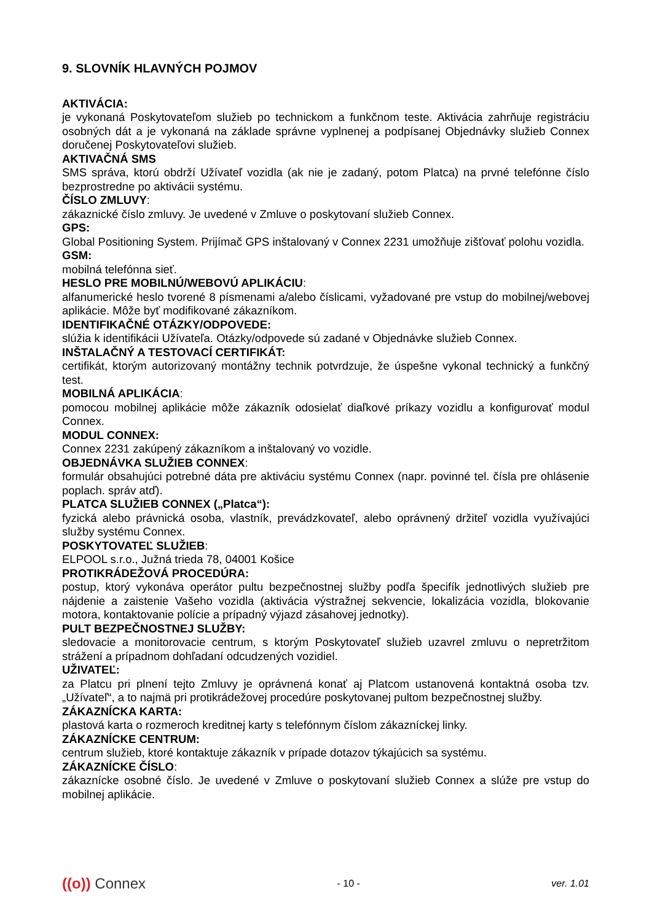9. SLOVNÍK HLAVNÝCH POJMOV
AKTIVÁCIA:
je vykonaná Poskytovateľom služieb po technickom a funkčnom teste. Aktivácia zahrňuje registráciu osobných dát a je vykonaná na základe správne vyplnenej a podpísanej Objednávky služieb Connex doručenej Poskytovateľovi služieb.
AKTIVAČNÁ SMS
SMS správa, ktorú obdrží Užívateľ vozidla (ak nie je zadaný, potom Platca) na prvné telefónne číslo bezprostredne po aktivácii systému.
ČÍSLO ZMLUVY:
zákaznické číslo zmluvy. Je uvedené v Zmluve o poskytovaní služieb Connex.
GPS:
Global Positioning System. Prijímač GPS inštalovaný v Connex 2231 umožňuje zišťovať polohu vozidla.
GSM:
mobilná telefónna sieť.
HESLO PRE MOBILNÚ/WEBOVÚ APLIKÁCIU:
alfanumerické heslo tvorené 8 písmenami a/alebo číslicami, vyžadované pre vstup do mobilnej/webovej aplikácie. Môže byť modifikované zákazníkom.
IDENTIFIKAČNÉ OTÁZKY/ODPOVEDE:
slúžia k identifikácii Užívateľa. Otázky/odpovede sú zadané v Objednávke služieb Connex.
INŠTALAČNÝ A TESTOVACÍ CERTIFIKÁT:
certifikát, ktorým autorizovaný montážny technik potvrdzuje, že úspešne vykonal technický a funkčný test.
MOBILNÁ APLIKÁCIA:
pomocou mobilnej aplikácie môže zákazník odosielať diaľkové príkazy vozidlu a konfigurovať modul Connex.
MODUL CONNEX:
Connex 2231 zakúpený zákazníkom a inštalovaný vo vozidle.
OBJEDNÁVKA SLUŽIEB CONNEX:
formulár obsahujúci potrebné dáta pre aktiváciu systému Connex (napr. povinné tel. čísla pre ohlásenie poplach. správ atď).
PLATCA SLUŽIEB CONNEX („Platca“):
fyzická alebo právnická osoba, vlastník, prevádzkovateľ, alebo oprávnený držiteľ vozidla využívajúci služby systému Connex.
POSKYTOVATEĽ SLUŽIEB:
ELPOOL s.r.o., Južná trieda 78, 04001 Košice
PROTIKRÁDEŽOVÁ PROCEDÚRA:
postup, ktorý vykonáva operátor pultu bezpečnostnej služby podľa špecifík jednotlivých služieb pre nájdenie a zaistenie Vašeho vozidla (aktivácia výstražnej sekvencie, lokalizácia vozidla, blokovanie motora, kontaktovanie polície a prípadný výjazd zásahovej jednotky).
PULT BEZPEČNOSTNEJ SLUŽBY:
sledovacie a monitorovacie centrum, s ktorým Poskytovateľ služieb uzavrel zmluvu o nepretržitom strážení a prípadnom dohľadaní odcudzených vozidiel.
UŽIVATEĽ:
za Platcu pri plnení tejto Zmluvy je oprávnená konať aj Platcom ustanovená kontaktná osoba tzv. „Užívateľ“, a to najmä pri protikrádežovej procedúre poskytovanej pultom bezpečnostnej služby.
ZÁKAZNÍCKA KARTA:
plastová karta o rozmeroch kreditnej karty s telefónnym číslom zákazníckej linky.
ZÁKAZNÍCKE CENTRUM:
centrum služieb, ktoré kontaktuje zákazník v prípade dotazov týkajúcich sa systému.
ZÁKAZNÍCKE ČÍSLO:
zákaznícke osobné číslo. Je uvedené v Zmluve o poskytovaní služieb Connex a slúže pre vstup do mobilnej aplikácie.
((o)) Connex
- 10 - ver. 1.01